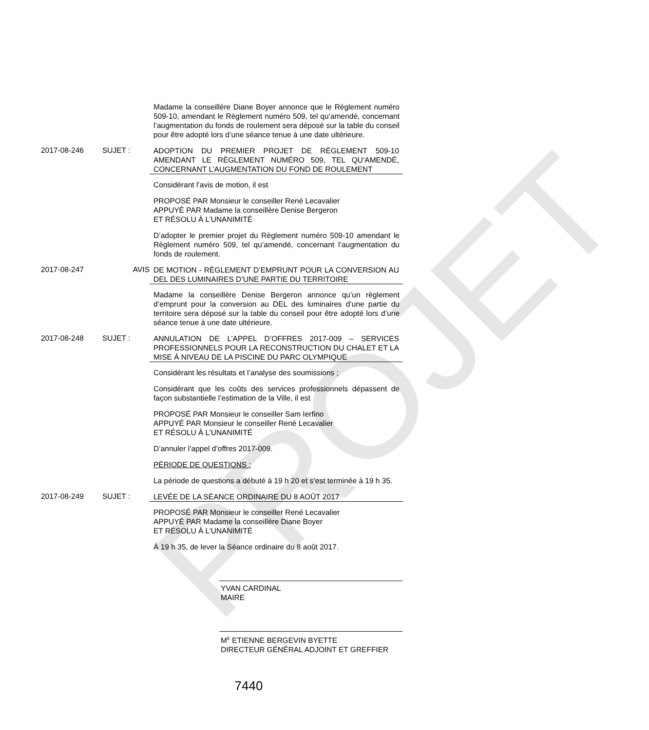PROJET
Madame la conseillère Diane Boyer annonce que le Règlement numéro 509-10, amendant le Règlement numéro 509, tel qu’amendé, concernant l’augmentation du fonds de roulement sera déposé sur la table du conseil pour être adopté lors d’une séance tenue à une date ultérieure.
2017-08-246 SUJET :
ADOPTION DU PREMIER PROJET DE RÈGLEMENT 509-10 AMENDANT LE RÈGLEMENT NUMÉRO 509, TEL QU’AMENDÉ, CONCERNANT L’AUGMENTATION DU FOND DE ROULEMENT
Considérant l’avis de motion, il est
PROPOSÉ PAR Monsieur le conseiller René Lecavalier
APPUYÉ PAR Madame la conseillère Denise Bergeron
ET RÉSOLU À L’UNANIMITÉ
D’adopter le premier projet du Règlement numéro 509-10 amendant le Règlement numéro 509, tel qu’amendé, concernant l’augmentation du fonds de roulement.
2017-08-247 AVIS
DE MOTION - RÈGLEMENT D’EMPRUNT POUR LA CONVERSION AU DEL DES LUMINAIRES D’UNE PARTIE DU TERRITOIRE
Madame la conseillère Denise Bergeron annonce qu’un règlement d’emprunt pour la conversion au DEL des luminaires d’une partie du territoire sera déposé sur la table du conseil pour être adopté lors d’une séance tenue à une date ultérieure.
2017-08-248 SUJET :
ANNULATION DE L’APPEL D’OFFRES 2017-009 – SERVICES PROFESSIONNELS POUR LA RECONSTRUCTION DU CHALET ET LA MISE À NIVEAU DE LA PISCINE DU PARC OLYMPIQUE
Considérant les résultats et l’analyse des soumissions ;
Considérant que les coûts des services professionnels dépassent de façon substantielle l’estimation de la Ville, il est
PROPOSÉ PAR Monsieur le conseiller Sam Ierfino
APPUYÉ PAR Monsieur le conseiller René Lecavalier
ET RÉSOLU À L’UNANIMITÉ
D’annuler l’appel d’offres 2017-009.
PÉRIODE DE QUESTIONS :
La période de questions a débuté à 19 h 20 et s’est terminée à 19 h 35.
2017-08-249 SUJET :
LEVÉE DE LA SÉANCE ORDINAIRE DU 8 AOÛT 2017
PROPOSÉ PAR Monsieur le conseiller René Lecavalier
APPUYÉ PAR Madame la conseillère Diane Boyer
ET RÉSOLU À L’UNANIMITÉ
À 19 h 35, de lever la Séance ordinaire du 8 août 2017.
YVAN CARDINAL
MAIRE
M<sup>E</sup> ETIENNE BERGEVIN BYETTE
DIRECTEUR GÉNÉRAL ADJOINT ET GREFFIER
7440